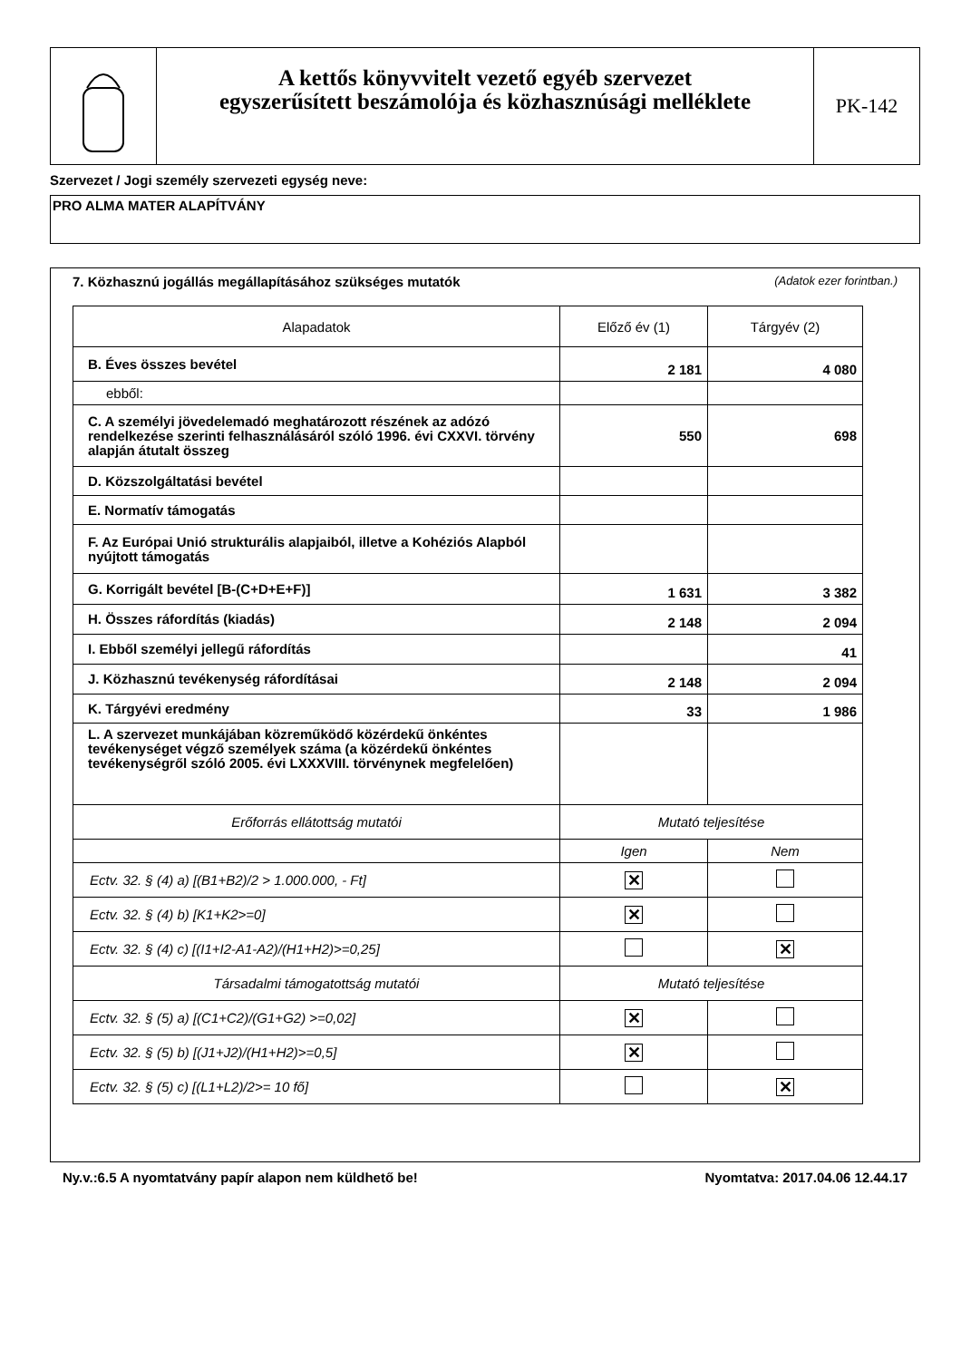A kettős könyvvitelt vezető egyéb szervezet
egyszerűsített beszámolója és közhasznúsági melléklete
PK-142
Szervezet / Jogi személy szervezeti egység neve:
PRO ALMA MATER ALAPÍTVÁNY
7. Közhasznú jogállás megállapításához szükséges mutatók (Adatok ezer forintban.)
| Alapadatok | Előző év (1) | Tárgyév (2) |
| B. Éves összes bevétel | 2 181 | 4 080 |
| ebből: | | |
| C. A személyi jövedelemadó meghatározott részének az adózó rendelkezése szerinti felhasználásáról szóló 1996. évi CXXVI. törvény alapján átutalt összeg | 550 | 698 |
| D. Közszolgáltatási bevétel | | |
| E. Normatív támogatás | | |
| F. Az Európai Unió strukturális alapjaiból, illetve a Kohéziós Alapból nyújtott támogatás | | |
| G. Korrigált bevétel [B-(C+D+E+F)] | 1 631 | 3 382 |
| H. Összes ráfordítás (kiadás) | 2 148 | 2 094 |
| I. Ebből személyi jellegű ráfordítás | | 41 |
| J. Közhasznú tevékenység ráfordításai | 2 148 | 2 094 |
| K. Tárgyévi eredmény | 33 | 1 986 |
| L. A szervezet munkájában közreműködő közérdekű önkéntes tevékenységet végző személyek száma (a közérdekű önkéntes tevékenységről szóló 2005. évi LXXXVIII. törvénynek megfelelően) | | |
| Erőforrás ellátottság mutatói | Mutató teljesítése | |
| | Igen | Nem |
| Ectv. 32. § (4) a) [(B1+B2)/2 > 1.000.000, - Ft] | ✕ | |
| Ectv. 32. § (4) b) [K1+K2>=0] | ✕ | |
| Ectv. 32. § (4) c) [(I1+I2-A1-A2)/(H1+H2)>=0,25] | | ✕ |
| Társadalmi támogatottság mutatói | Mutató teljesítése | |
| Ectv. 32. § (5) a) [(C1+C2)/(G1+G2) >=0,02] | ✕ | |
| Ectv. 32. § (5) b) [(J1+J2)/(H1+H2)>=0,5] | ✕ | |
| Ectv. 32. § (5) c) [(L1+L2)/2>= 10 fő] | | ✕ |
Ny.v.:6.5 A nyomtatvány papír alapon nem küldhető be! Nyomtatva: 2017.04.06 12.44.17